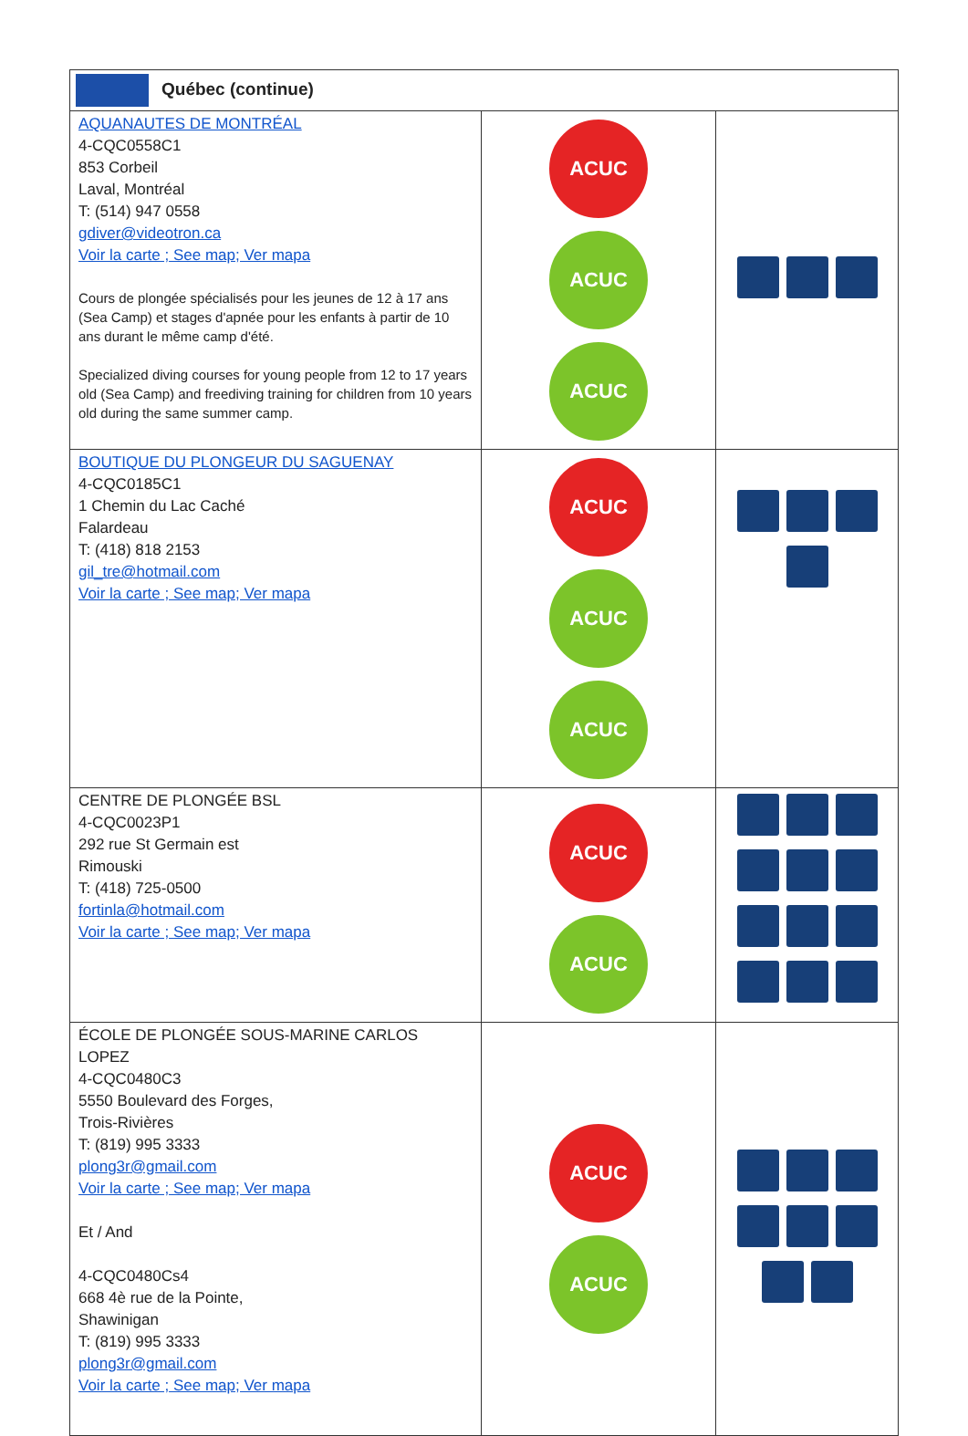| Québec (continue) | | |
| --- | --- | --- |
| AQUANAUTES DE MONTRÉAL 4-CQC0558C1 853 Corbeil Laval, Montréal T: (514) 947 0558 gdiver@videotron.ca Voir la carte ; See map; Ver mapa Cours de plongée spécialisés pour les jeunes de 12 à 17 ans (Sea Camp) et stages d'apnée pour les enfants à partir de 10 ans durant le même camp d'été. Specialized diving courses for young people from 12 to 17 years old (Sea Camp) and freediving training for children from 10 years old during the same summer camp. | ACUC ACUC ACUC | |
| BOUTIQUE DU PLONGEUR DU SAGUENAY 4-CQC0185C1 1 Chemin du Lac Caché Falardeau T: (418) 818 2153 gil_tre@hotmail.com Voir la carte ; See map; Ver mapa | ACUC ACUC ACUC | |
| CENTRE DE PLONGÉE BSL 4-CQC0023P1 292 rue St Germain est Rimouski T: (418) 725-0500 fortinla@hotmail.com Voir la carte ; See map; Ver mapa | ACUC ACUC | |
| ÉCOLE DE PLONGÉE SOUS-MARINE CARLOS LOPEZ 4-CQC0480C3 5550 Boulevard des Forges, Trois-Rivières T: (819) 995 3333 plong3r@gmail.com Voir la carte ; See map; Ver mapa Et / And 4-CQC0480Cs4 668 4è rue de la Pointe, Shawinigan T: (819) 995 3333 plong3r@gmail.com Voir la carte ; See map; Ver mapa | ACUC ACUC | |